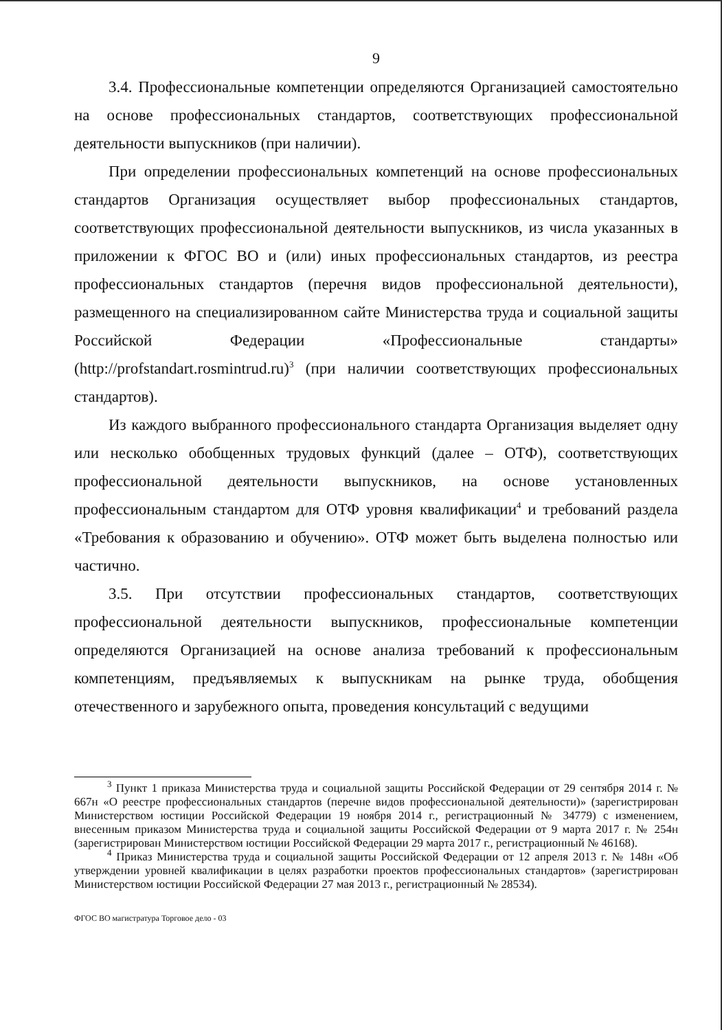9
3.4. Профессиональные компетенции определяются Организацией самостоятельно на основе профессиональных стандартов, соответствующих профессиональной деятельности выпускников (при наличии).
При определении профессиональных компетенций на основе профессиональных стандартов Организация осуществляет выбор профессиональных стандартов, соответствующих профессиональной деятельности выпускников, из числа указанных в приложении к ФГОС ВО и (или) иных профессиональных стандартов, из реестра профессиональных стандартов (перечня видов профессиональной деятельности), размещенного на специализированном сайте Министерства труда и социальной защиты Российской Федерации «Профессиональные стандарты» (http://profstandart.rosmintrud.ru)<sup>3</sup> (при наличии соответствующих профессиональных стандартов).
Из каждого выбранного профессионального стандарта Организация выделяет одну или несколько обобщенных трудовых функций (далее – ОТФ), соответствующих профессиональной деятельности выпускников, на основе установленных профессиональным стандартом для ОТФ уровня квалификации<sup>4</sup> и требований раздела «Требования к образованию и обучению». ОТФ может быть выделена полностью или частично.
3.5. При отсутствии профессиональных стандартов, соответствующих профессиональной деятельности выпускников, профессиональные компетенции определяются Организацией на основе анализа требований к профессиональным компетенциям, предъявляемых к выпускникам на рынке труда, обобщения отечественного и зарубежного опыта, проведения консультаций с ведущими
<sup>3</sup> Пункт 1 приказа Министерства труда и социальной защиты Российской Федерации от 29 сентября 2014 г. № 667н «О реестре профессиональных стандартов (перечне видов профессиональной деятельности)» (зарегистрирован Министерством юстиции Российской Федерации 19 ноября 2014 г., регистрационный № 34779) с изменением, внесенным приказом Министерства труда и социальной защиты Российской Федерации от 9 марта 2017 г. № 254н (зарегистрирован Министерством юстиции Российской Федерации 29 марта 2017 г., регистрационный № 46168).
<sup>4</sup> Приказ Министерства труда и социальной защиты Российской Федерации от 12 апреля 2013 г. № 148н «Об утверждении уровней квалификации в целях разработки проектов профессиональных стандартов» (зарегистрирован Министерством юстиции Российской Федерации 27 мая 2013 г., регистрационный № 28534).
ФГОС ВО магистратура Торговое дело - 03